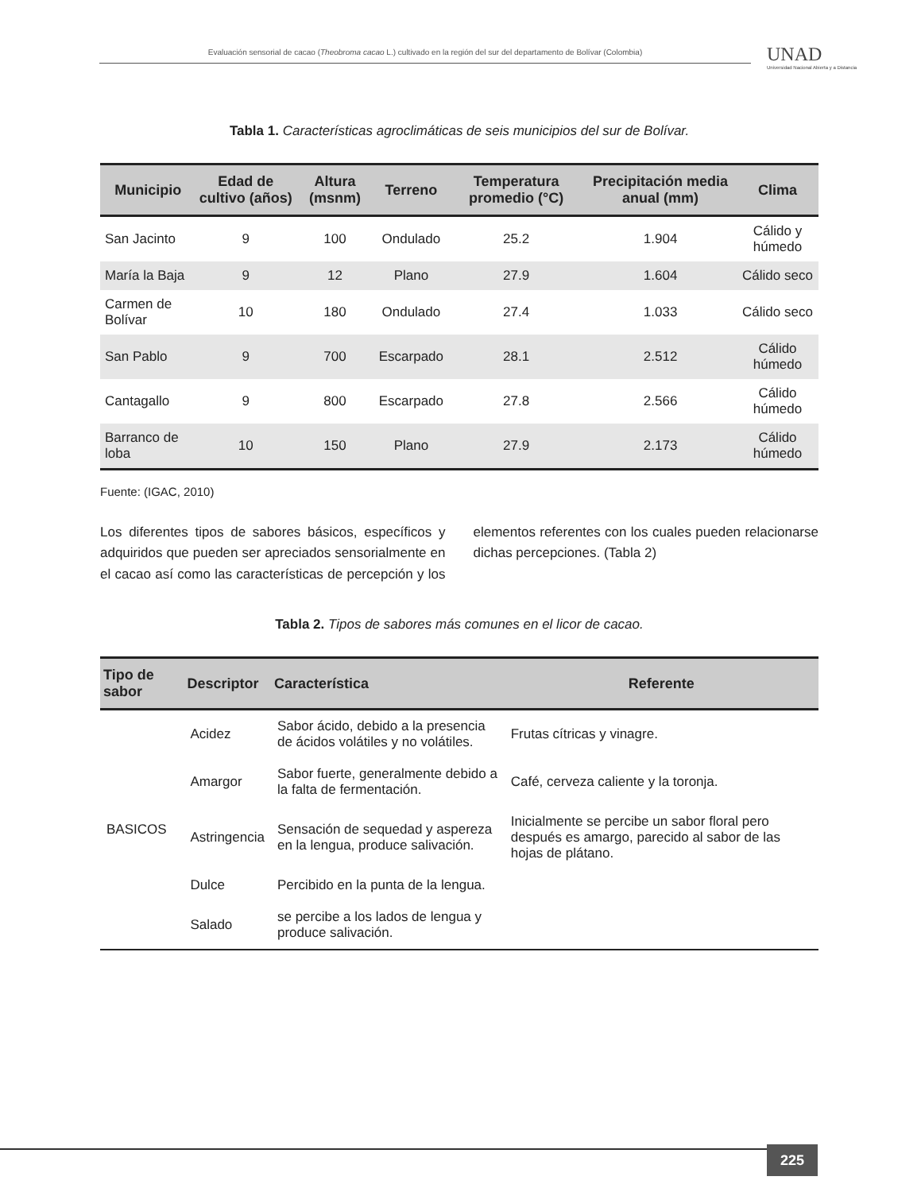Evaluación sensorial de cacao (Theobroma cacao L.) cultivado en la región del sur del departamento de Bolívar (Colombia)
UNAD
Universidad Nacional Abierta y a Distancia
Tabla 1. Características agroclimáticas de seis municipios del sur de Bolívar.
| Municipio | Edad de cultivo (años) | Altura (msnm) | Terreno | Temperatura promedio (°C) | Precipitación media anual (mm) | Clima |
| --- | --- | --- | --- | --- | --- | --- |
| San Jacinto | 9 | 100 | Ondulado | 25.2 | 1.904 | Cálido y húmedo |
| María la Baja | 9 | 12 | Plano | 27.9 | 1.604 | Cálido seco |
| Carmen de Bolívar | 10 | 180 | Ondulado | 27.4 | 1.033 | Cálido seco |
| San Pablo | 9 | 700 | Escarpado | 28.1 | 2.512 | Cálido húmedo |
| Cantagallo | 9 | 800 | Escarpado | 27.8 | 2.566 | Cálido húmedo |
| Barranco de loba | 10 | 150 | Plano | 27.9 | 2.173 | Cálido húmedo |
Fuente: (IGAC, 2010)
Los diferentes tipos de sabores básicos, específicos y adquiridos que pueden ser apreciados sensorialmente en el cacao así como las características de percepción y los elementos referentes con los cuales pueden relacionarse dichas percepciones. (Tabla 2)
Tabla 2. Tipos de sabores más comunes en el licor de cacao.
| Tipo de sabor | Descriptor | Característica | Referente |
| --- | --- | --- | --- |
| BASICOS | Acidez | Sabor ácido, debido a la presencia de ácidos volátiles y no volátiles. | Frutas cítricas y vinagre. |
| | Amargor | Sabor fuerte, generalmente debido a la falta de fermentación. | Café, cerveza caliente y la toronja. |
| | Astringencia | Sensación de sequedad y aspereza en la lengua, produce salivación. | Inicialmente se percibe un sabor floral pero después es amargo, parecido al sabor de las hojas de plátano. |
| | Dulce | Percibido en la punta de la lengua. | |
| | Salado | se percibe a los lados de lengua y produce salivación. | |
225